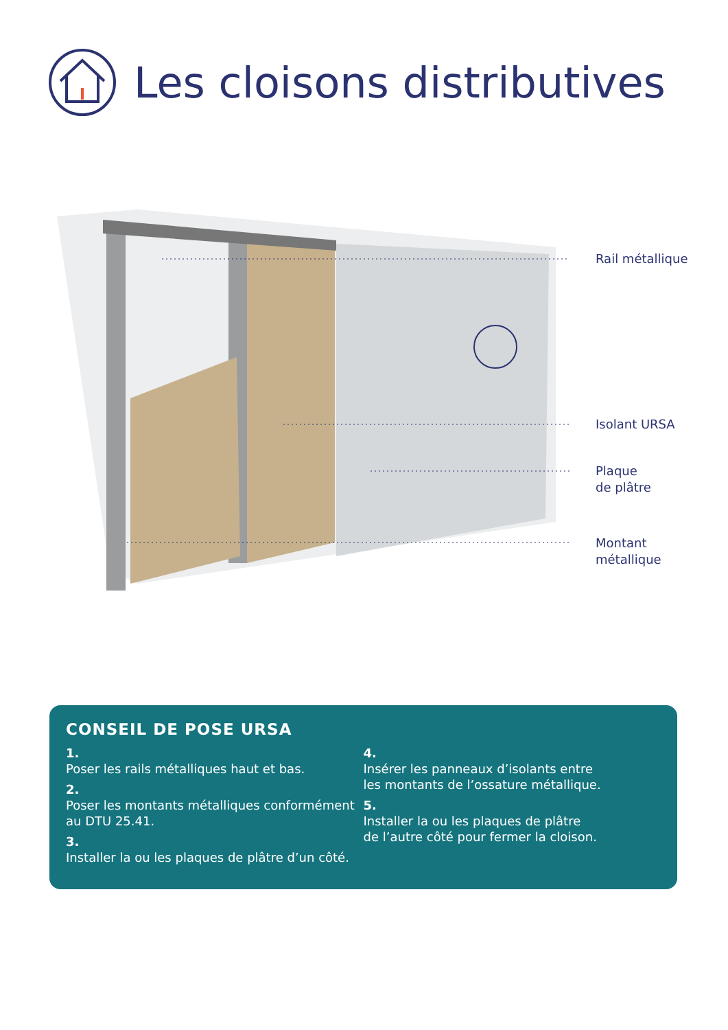Les cloisons distributives
Rail métallique
Isolant URSA
Plaque
de plâtre
Montant
métallique
CONSEIL DE POSE URSA
1.
Poser les rails métalliques haut et bas.
2.
Poser les montants métalliques conformément au DTU 25.41.
3.
Installer la ou les plaques de plâtre d’un côté.
4.
Insérer les panneaux d’isolants entre
les montants de l’ossature métallique.
5.
Installer la ou les plaques de plâtre
de l’autre côté pour fermer la cloison.